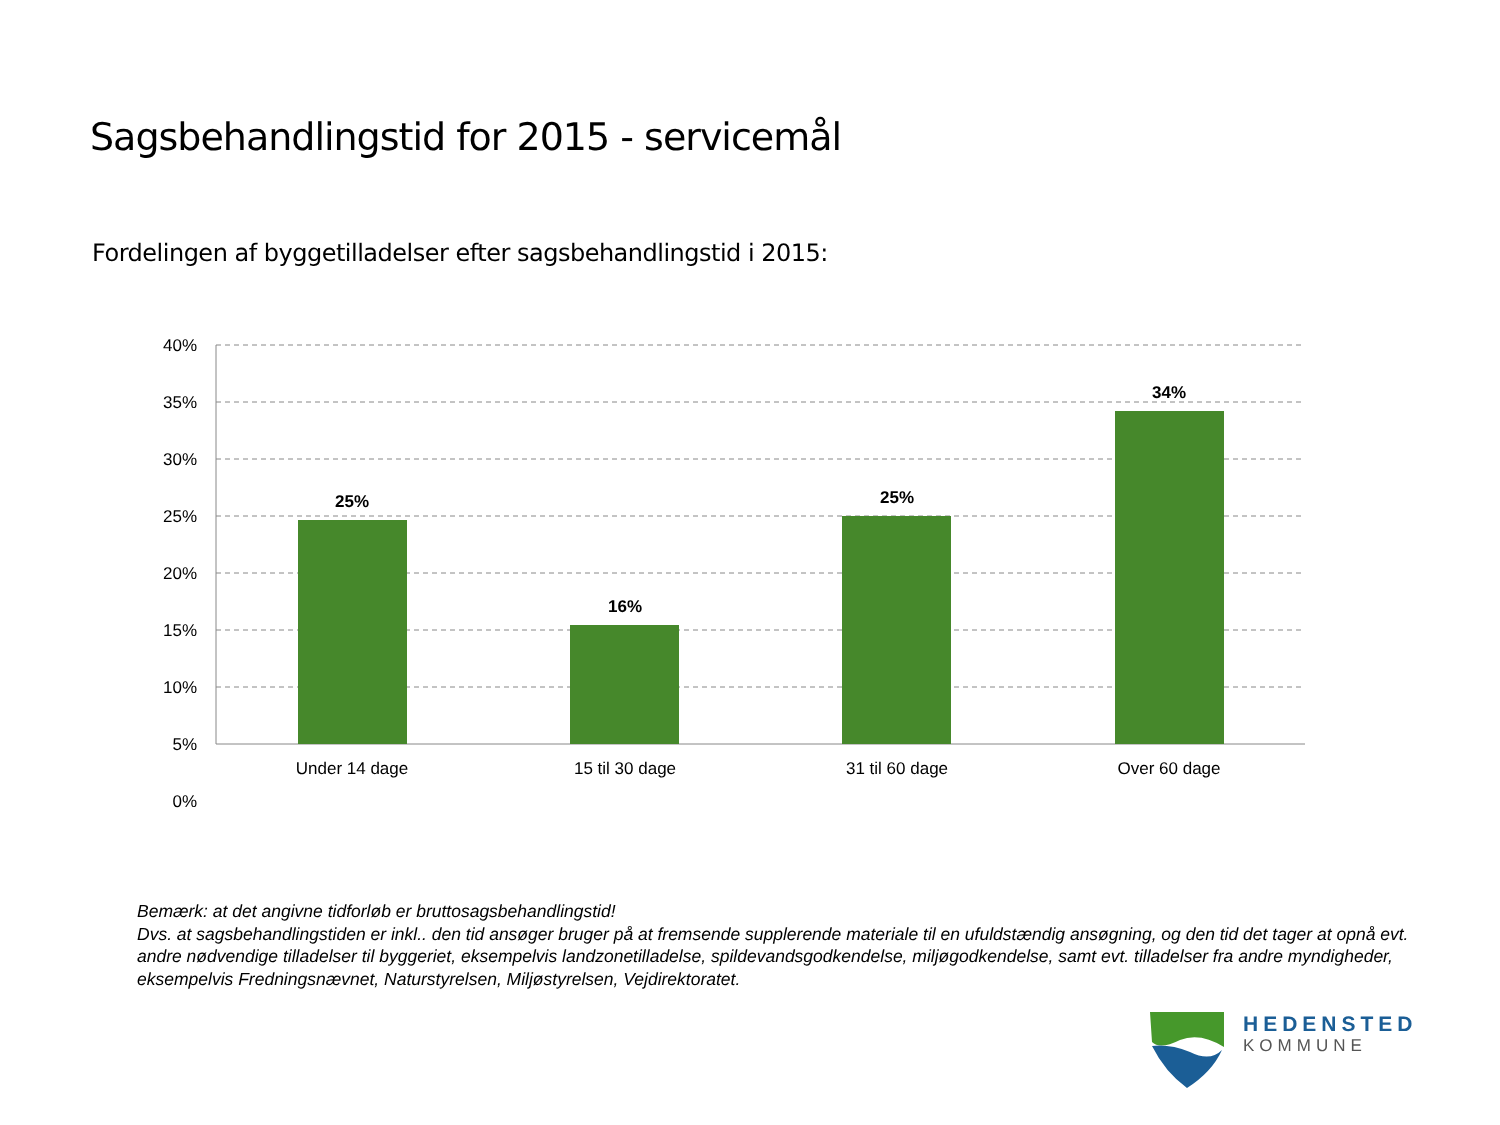Sagsbehandlingstid for 2015 - servicemål
Fordelingen af byggetilladelser efter sagsbehandlingstid i 2015:
40%
35%
30%
25%
20%
15%
10%
5%
0%
25%
16%
25%
34%
Under 14 dage
15 til 30 dage
31 til 60 dage
Over 60 dage
Bemærk: at det angivne tidforløb er bruttosagsbehandlingstid!
Dvs. at sagsbehandlingstiden er inkl.. den tid ansøger bruger på at fremsende supplerende materiale til en ufuldstændig ansøgning, og den tid det tager at opnå evt. andre nødvendige tilladelser til byggeriet, eksempelvis landzonetilladelse, spildevandsgodkendelse, miljøgodkendelse, samt evt. tilladelser fra andre myndigheder, eksempelvis Fredningsnævnet, Naturstyrelsen, Miljøstyrelsen, Vejdirektoratet.
HEDENSTED
KOMMUNE